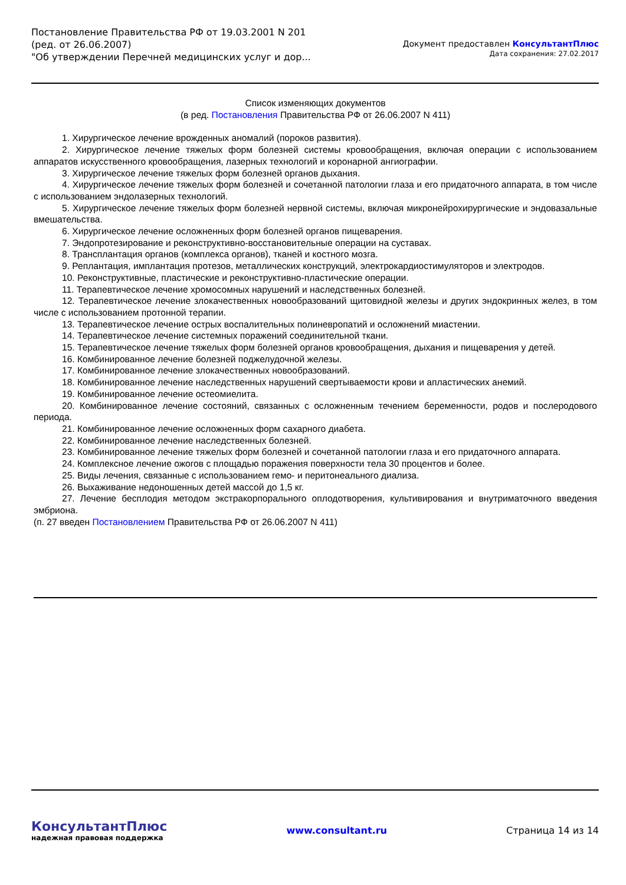Постановление Правительства РФ от 19.03.2001 N 201
(ред. от 26.06.2007)
"Об утверждении Перечней медицинских услуг и дор...
Документ предоставлен КонсультантПлюс
Дата сохранения: 27.02.2017
Список изменяющих документов
(в ред. Постановления Правительства РФ от 26.06.2007 N 411)
1. Хирургическое лечение врожденных аномалий (пороков развития).
2. Хирургическое лечение тяжелых форм болезней системы кровообращения, включая операции с использованием аппаратов искусственного кровообращения, лазерных технологий и коронарной ангиографии.
3. Хирургическое лечение тяжелых форм болезней органов дыхания.
4. Хирургическое лечение тяжелых форм болезней и сочетанной патологии глаза и его придаточного аппарата, в том числе с использованием эндолазерных технологий.
5. Хирургическое лечение тяжелых форм болезней нервной системы, включая микронейрохирургические и эндовазальные вмешательства.
6. Хирургическое лечение осложненных форм болезней органов пищеварения.
7. Эндопротезирование и реконструктивно-восстановительные операции на суставах.
8. Трансплантация органов (комплекса органов), тканей и костного мозга.
9. Реплантация, имплантация протезов, металлических конструкций, электрокардиостимуляторов и электродов.
10. Реконструктивные, пластические и реконструктивно-пластические операции.
11. Терапевтическое лечение хромосомных нарушений и наследственных болезней.
12. Терапевтическое лечение злокачественных новообразований щитовидной железы и других эндокринных желез, в том числе с использованием протонной терапии.
13. Терапевтическое лечение острых воспалительных полиневропатий и осложнений миастении.
14. Терапевтическое лечение системных поражений соединительной ткани.
15. Терапевтическое лечение тяжелых форм болезней органов кровообращения, дыхания и пищеварения у детей.
16. Комбинированное лечение болезней поджелудочной железы.
17. Комбинированное лечение злокачественных новообразований.
18. Комбинированное лечение наследственных нарушений свертываемости крови и апластических анемий.
19. Комбинированное лечение остеомиелита.
20. Комбинированное лечение состояний, связанных с осложненным течением беременности, родов и послеродового периода.
21. Комбинированное лечение осложненных форм сахарного диабета.
22. Комбинированное лечение наследственных болезней.
23. Комбинированное лечение тяжелых форм болезней и сочетанной патологии глаза и его придаточного аппарата.
24. Комплексное лечение ожогов с площадью поражения поверхности тела 30 процентов и более.
25. Виды лечения, связанные с использованием гемо- и перитонеального диализа.
26. Выхаживание недоношенных детей массой до 1,5 кг.
27. Лечение бесплодия методом экстракорпорального оплодотворения, культивирования и внутриматочного введения эмбриона.
(п. 27 введен Постановлением Правительства РФ от 26.06.2007 N 411)
КонсультантПлюс
надежная правовая поддержка
www.consultant.ru Страница 14 из 14